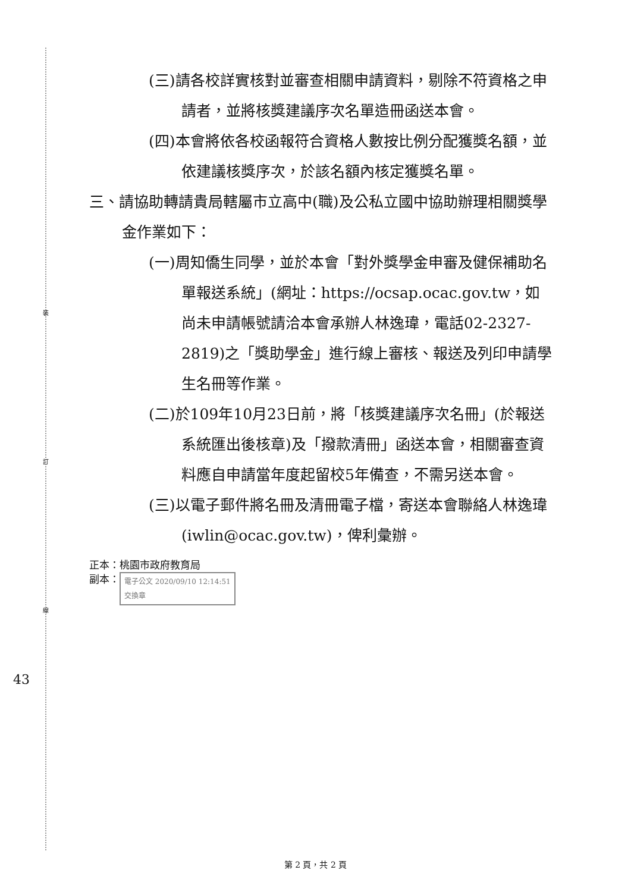裝
訂
線
43
(三)請各校詳實核對並審查相關申請資料，剔除不符資格之申請者，並將核獎建議序次名單造冊函送本會。
(四)本會將依各校函報符合資格人數按比例分配獲獎名額，並依建議核獎序次，於該名額內核定獲獎名單。
三、請協助轉請貴局轄屬市立高中(職)及公私立國中協助辦理相關獎學金作業如下：
(一)周知僑生同學，並於本會「對外獎學金申審及健保補助名單報送系統」(網址：https://ocsap.ocac.gov.tw，如尚未申請帳號請洽本會承辦人林逸瑋，電話02-2327-2819)之「獎助學金」進行線上審核、報送及列印申請學生名冊等作業。
(二)於109年10月23日前，將「核獎建議序次名冊」(於報送系統匯出後核章)及「撥款清冊」函送本會，相關審查資料應自申請當年度起留校5年備查，不需另送本會。
(三)以電子郵件將名冊及清冊電子檔，寄送本會聯絡人林逸瑋(iwlin@ocac.gov.tw)，俾利彙辦。
正本：桃園市政府教育局
副本： 電子公文 2020/09/10 12:14:51
交換章
第 2 頁，共 2 頁